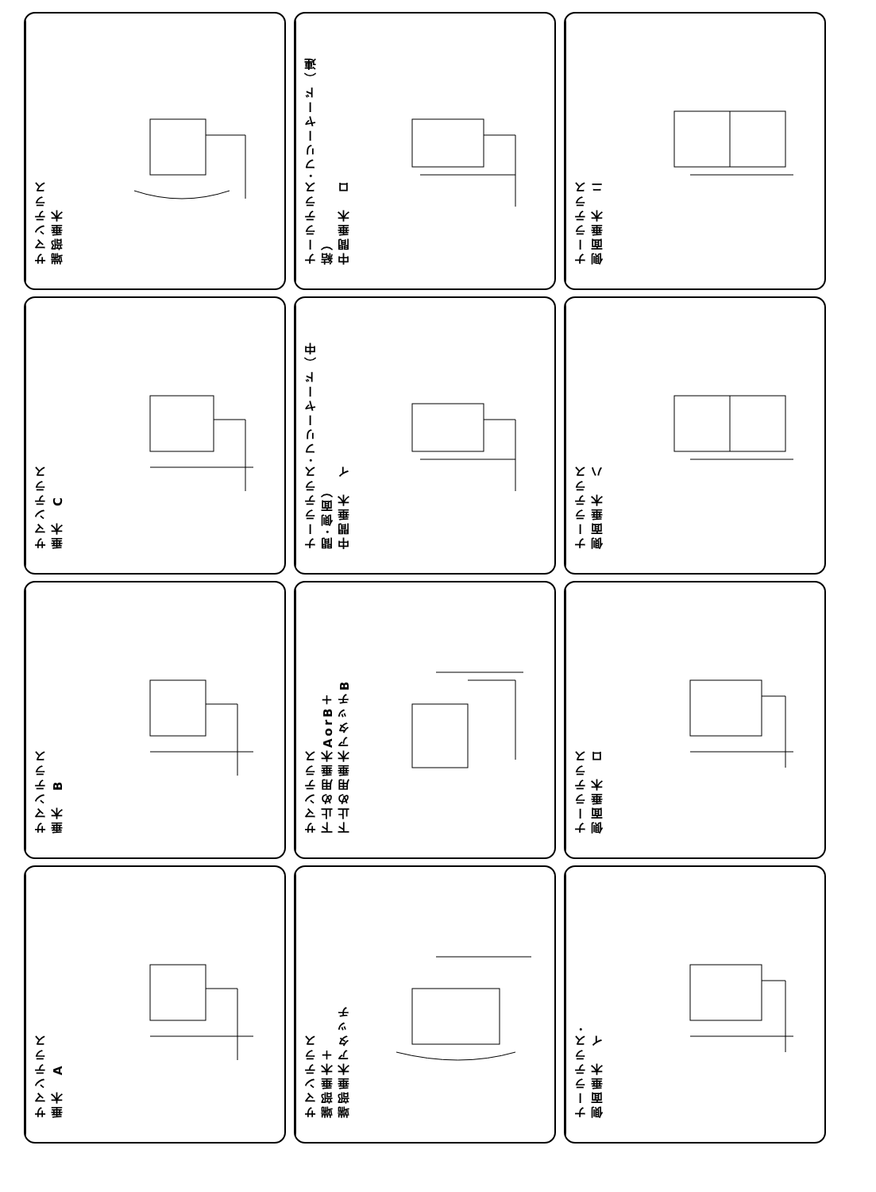サマンテラス
端部垂木
ナーラテラス･フリーヤード（連結）
中間垂木　ロ
ナーラテラス
側面垂木　ニ
サマンテラス
垂木　C
ナーラテラス･フリーヤード（中間･側面）
中間垂木　イ
ナーラテラス
側面垂木　ハ
サマンテラス
垂木　B
サマンテラス
下止め用垂木AorB＋
下止め用垂木アタッチB
ナーラテラス
側面垂木　ロ
サマンテラス
垂木　A
サマンテラス
端部垂木＋
端部垂木アタッチ
ナーラテラス･
側面垂木　イ